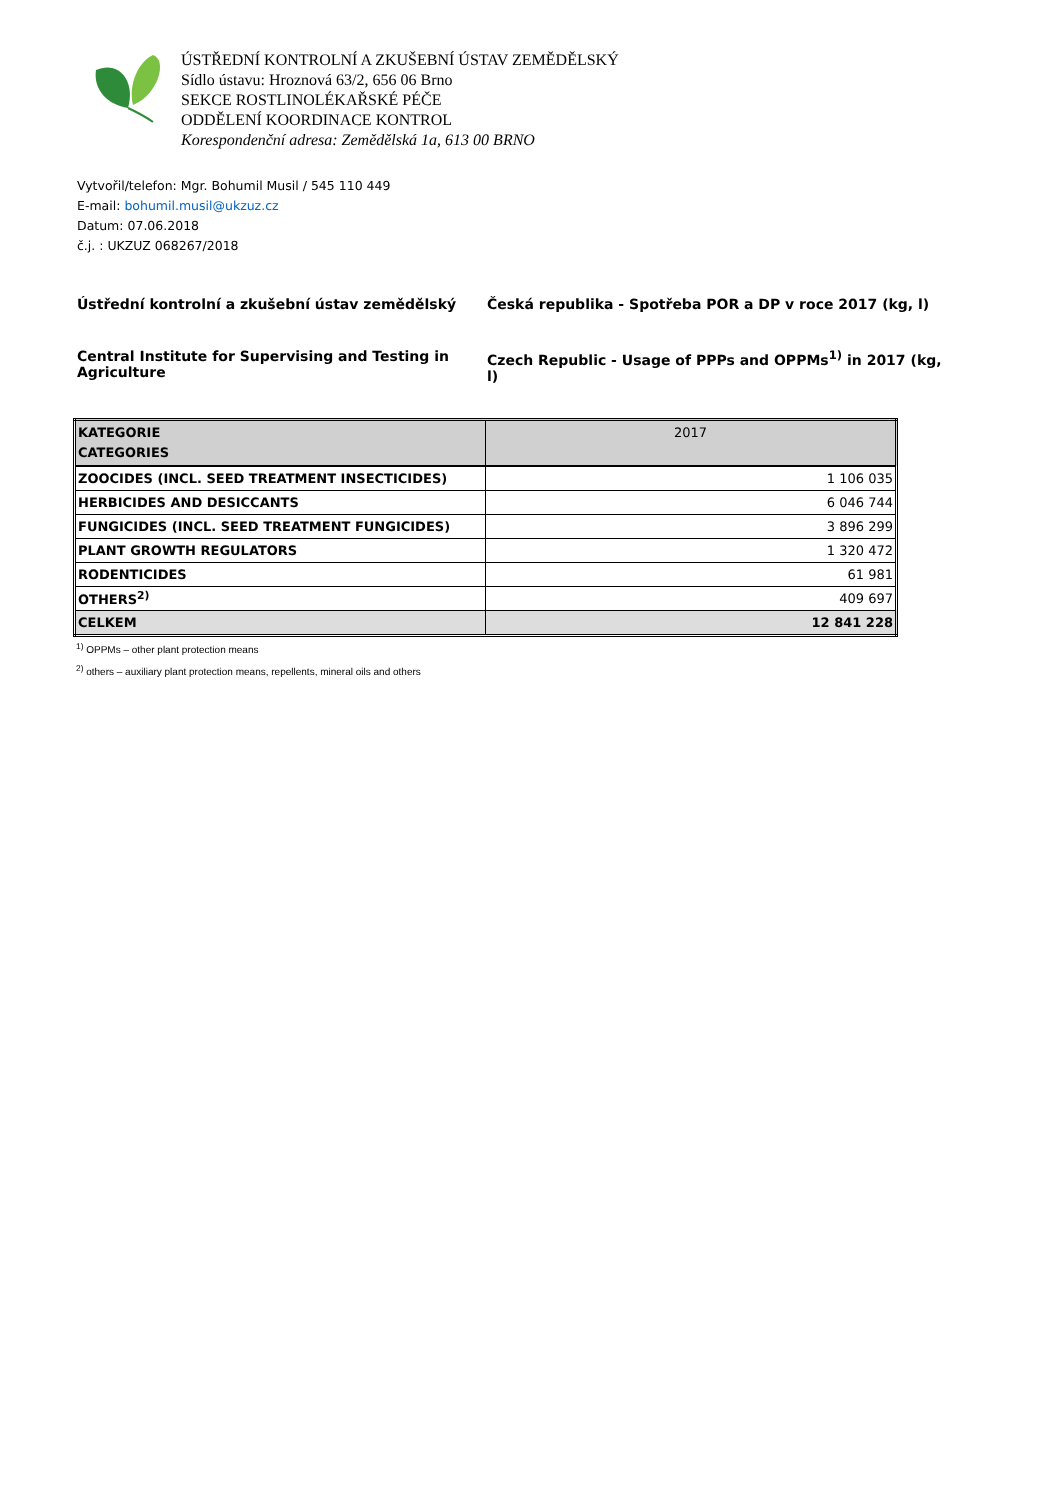ÚSTŘEDNÍ KONTROLNÍ A ZKUŠEBNÍ ÚSTAV ZEMĚDĚLSKÝ
Sídlo ústavu: Hroznová 63/2, 656 06 Brno
SEKCE ROSTLINOLÉKAŘSKÉ PÉČE
ODDĚLENÍ KOORDINACE KONTROL
Korespondenční adresa: Zemědělská 1a, 613 00 BRNO
Vytvořil/telefon: Mgr. Bohumil Musil / 545 110 449
E-mail: bohumil.musil@ukzuz.cz
Datum: 07.06.2018
č.j. : UKZUZ 068267/2018
Ústřední kontrolní a zkušební ústav zemědělský
Česká republika - Spotřeba POR a DP v roce 2017 (kg, l)
Central Institute for Supervising and Testing in Agriculture
Czech Republic - Usage of PPPs and OPPMs<sup>1)</sup> in 2017 (kg, l)
| KATEGORIE CATEGORIES | 2017 |
| --- | --- |
| ZOOCIDES (INCL. SEED TREATMENT INSECTICIDES) | 1 106 035 |
| HERBICIDES AND DESICCANTS | 6 046 744 |
| FUNGICIDES (INCL. SEED TREATMENT FUNGICIDES) | 3 896 299 |
| PLANT GROWTH REGULATORS | 1 320 472 |
| RODENTICIDES | 61 981 |
| OTHERS<sup>2)</sup> | 409 697 |
| CELKEM | 12 841 228 |
<sup>1)</sup> OPPMs – other plant protection means
<sup>2)</sup> others – auxiliary plant protection means, repellents, mineral oils and others